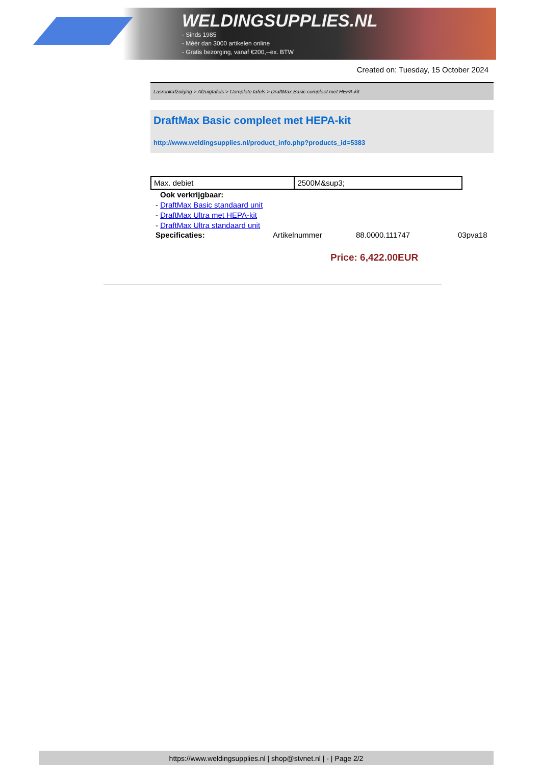WELDINGSUPPLIES.NL
- Sinds 1985
- Méér dan 3000 artikelen online
- Gratis bezorging, vanaf €200,--ex. BTW
Created on: Tuesday, 15 October 2024
Lasrookafzuiging > Afzuigtafels > Complete tafels > DraftMax Basic compleet met HEPA-kit
DraftMax Basic compleet met HEPA-kit
http://www.weldingsupplies.nl/product_info.php?products_id=5383
| Max. debiet | 2500M&sup3; |
Ook verkrijgbaar:
- DraftMax Basic standaard unit
- DraftMax Ultra met HEPA-kit
- DraftMax Ultra standaard unit
Specificaties: Artikelnummer 88.0000.111747 03pva18
Price: 6,422.00EUR
https://www.weldingsupplies.nl | shop@stvnet.nl | - | Page 2/2